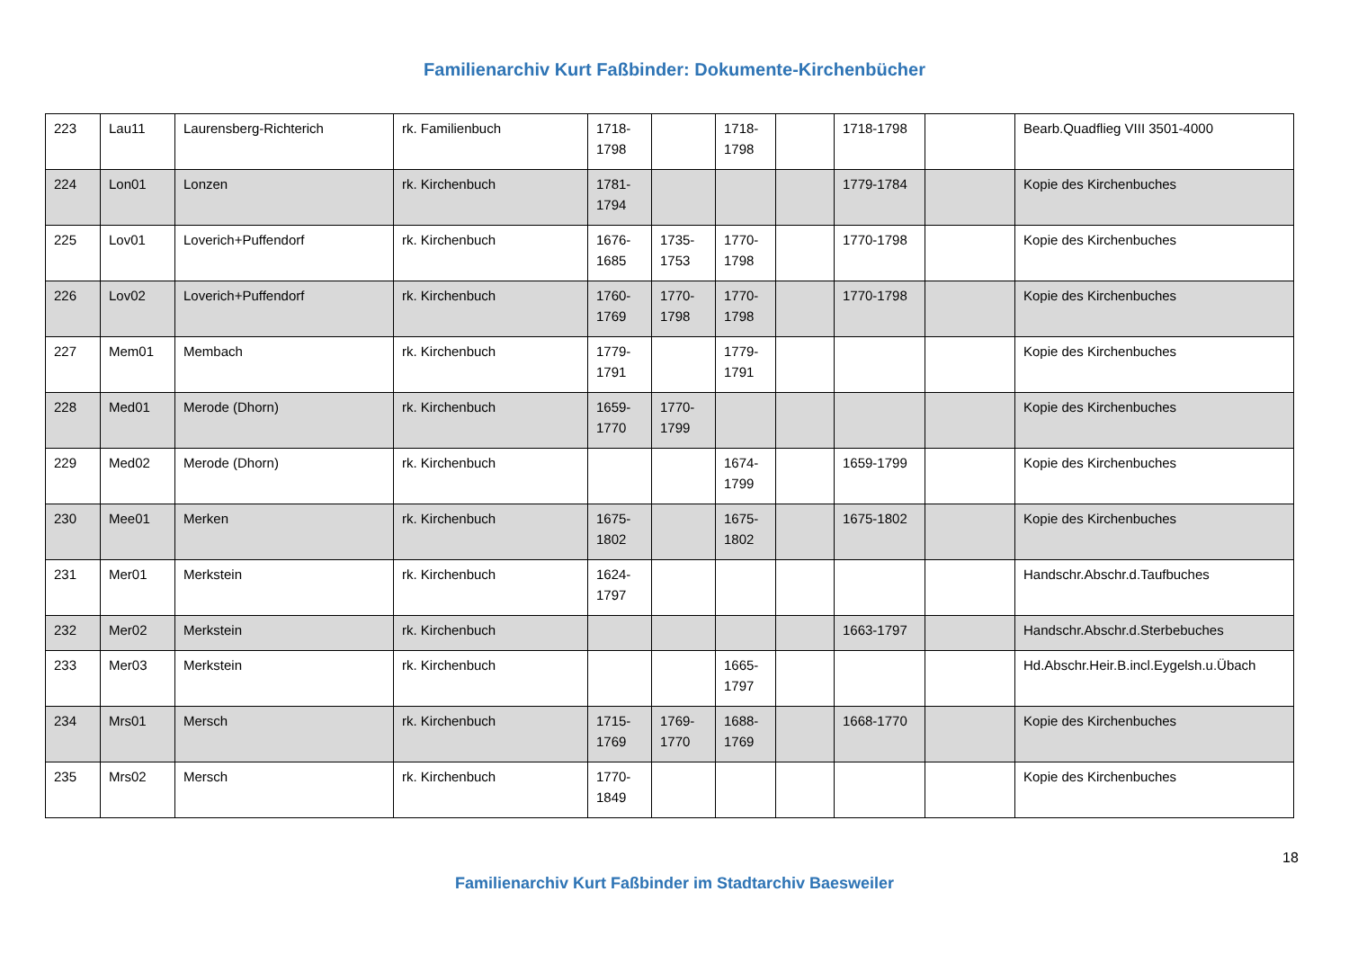Familienarchiv Kurt Faßbinder: Dokumente-Kirchenbücher
| 223 | Lau11 | Laurensberg-Richterich | rk. Familienbuch | 1718-1798 | | 1718-1798 | | 1718-1798 | | Bearb.Quadflieg VIII 3501-4000 |
| 224 | Lon01 | Lonzen | rk. Kirchenbuch | 1781-1794 | | | | 1779-1784 | | Kopie des Kirchenbuches |
| 225 | Lov01 | Loverich+Puffendorf | rk. Kirchenbuch | 1676-1685 | 1735-1753 | 1770-1798 | | 1770-1798 | | Kopie des Kirchenbuches |
| 226 | Lov02 | Loverich+Puffendorf | rk. Kirchenbuch | 1760-1769 | 1770-1798 | 1770-1798 | | 1770-1798 | | Kopie des Kirchenbuches |
| 227 | Mem01 | Membach | rk. Kirchenbuch | 1779-1791 | | 1779-1791 | | | | Kopie des Kirchenbuches |
| 228 | Med01 | Merode (Dhorn) | rk. Kirchenbuch | 1659-1770 | 1770-1799 | | | | | Kopie des Kirchenbuches |
| 229 | Med02 | Merode (Dhorn) | rk. Kirchenbuch | | | 1674-1799 | | 1659-1799 | | Kopie des Kirchenbuches |
| 230 | Mee01 | Merken | rk. Kirchenbuch | 1675-1802 | | 1675-1802 | | 1675-1802 | | Kopie des Kirchenbuches |
| 231 | Mer01 | Merkstein | rk. Kirchenbuch | 1624-1797 | | | | | | Handschr.Abschr.d.Taufbuches |
| 232 | Mer02 | Merkstein | rk. Kirchenbuch | | | | | 1663-1797 | | Handschr.Abschr.d.Sterbebuches |
| 233 | Mer03 | Merkstein | rk. Kirchenbuch | | | 1665-1797 | | | | Hd.Abschr.Heir.B.incl.Eygelsh.u.Übach |
| 234 | Mrs01 | Mersch | rk. Kirchenbuch | 1715-1769 | 1769-1770 | 1688-1769 | | 1668-1770 | | Kopie des Kirchenbuches |
| 235 | Mrs02 | Mersch | rk. Kirchenbuch | 1770-1849 | | | | | | Kopie des Kirchenbuches |
18
Familienarchiv Kurt Faßbinder im Stadtarchiv Baesweiler